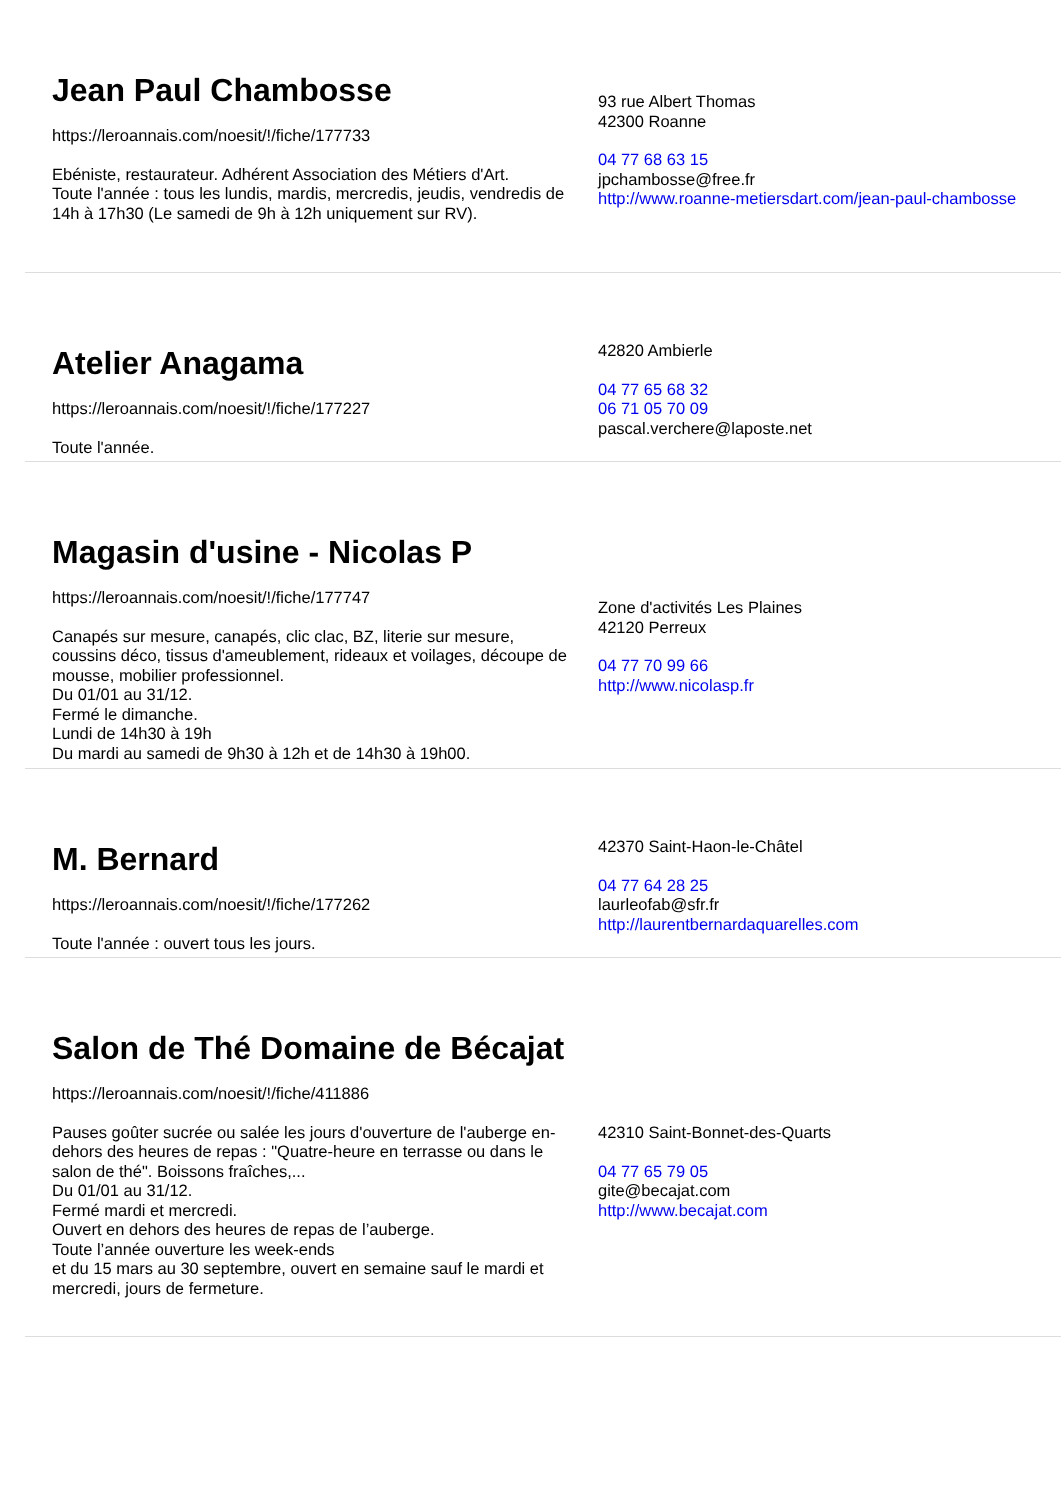Jean Paul Chambosse
https://leroannais.com/noesit/!/fiche/177733
Ebéniste, restaurateur. Adhérent Association des Métiers d'Art.
Toute l'année : tous les lundis, mardis, mercredis, jeudis, vendredis de 14h à 17h30 (Le samedi de 9h à 12h uniquement sur RV).
93 rue Albert Thomas
42300 Roanne
04 77 68 63 15
jpchambosse@free.fr
http://www.roanne-metiersdart.com/jean-paul-chambosse
Atelier Anagama
https://leroannais.com/noesit/!/fiche/177227
Toute l'année.
42820 Ambierle
04 77 65 68 32
06 71 05 70 09
pascal.verchere@laposte.net
Magasin d'usine - Nicolas P
https://leroannais.com/noesit/!/fiche/177747
Canapés sur mesure, canapés, clic clac, BZ, literie sur mesure, coussins déco, tissus d'ameublement, rideaux et voilages, découpe de mousse, mobilier professionnel.
Du 01/01 au 31/12.
Fermé le dimanche.
Lundi de 14h30 à 19h
Du mardi au samedi de 9h30 à 12h et de 14h30 à 19h00.
Zone d'activités Les Plaines
42120 Perreux
04 77 70 99 66
http://www.nicolasp.fr
M. Bernard
https://leroannais.com/noesit/!/fiche/177262
Toute l'année : ouvert tous les jours.
42370 Saint-Haon-le-Châtel
04 77 64 28 25
laurleofab@sfr.fr
http://laurentbernardaquarelles.com
Salon de Thé Domaine de Bécajat
https://leroannais.com/noesit/!/fiche/411886
Pauses goûter sucrée ou salée les jours d'ouverture de l'auberge en-dehors des heures de repas : "Quatre-heure en terrasse ou dans le salon de thé". Boissons fraîches,...
Du 01/01 au 31/12.
Fermé mardi et mercredi.
Ouvert en dehors des heures de repas de l’auberge.
Toute l’année ouverture les week-ends
et du 15 mars au 30 septembre, ouvert en semaine sauf le mardi et mercredi, jours de fermeture.
42310 Saint-Bonnet-des-Quarts
04 77 65 79 05
gite@becajat.com
http://www.becajat.com